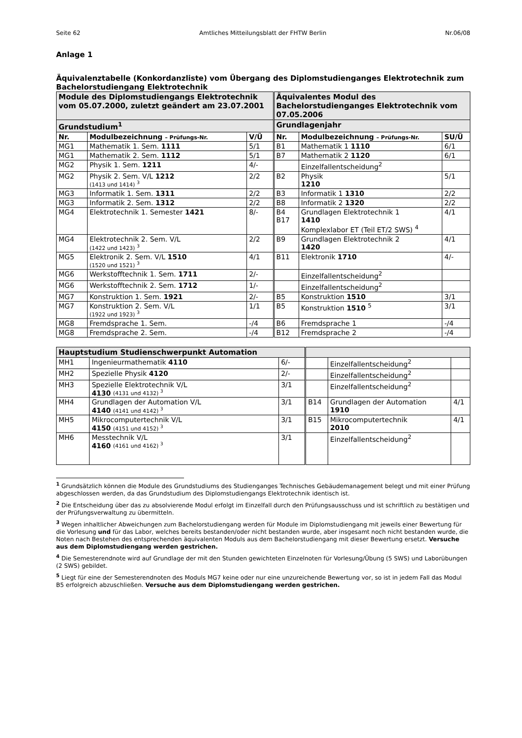Seite 62 Amtliches Mitteilungsblatt der FHTW Berlin Nr.06/08
Anlage 1
Äquivalenztabelle (Konkordanzliste) vom Übergang des Diplomstudienganges Elektrotechnik zum Bachelorstudiengang Elektrotechnik
| Module des Diplomstudiengangs Elektrotechnik vom 05.07.2000, zuletzt geändert am 23.07.2001 | | | Äquivalentes Modul des Bachelorstudienganges Elektrotechnik vom 07.05.2006 | | |
| Grundstudium<sup>1</sup> | | | Grundlagenjahr | | |
| Nr. | Modulbezeichnung – Prüfungs-Nr. | V/Ü | Nr. | Modulbezeichnung – Prüfungs-Nr. | SU/Ü |
| MG1 | Mathematik 1. Sem. 1111 | 5/1 | B1 | Mathematik 1 1110 | 6/1 |
| MG1 | Mathematik 2. Sem. 1112 | 5/1 | B7 | Mathematik 2 1120 | 6/1 |
| MG2 | Physik 1. Sem. 1211 | 4/- | | Einzelfallentscheidung<sup>2</sup> | |
| MG2 | Physik 2. Sem. V/L 1212 (1413 und 1414) <sup>3</sup> | 2/2 | B2 | Physik 1210 | 5/1 |
| MG3 | Informatik 1. Sem. 1311 | 2/2 | B3 | Informatik 1 1310 | 2/2 |
| MG3 | Informatik 2. Sem. 1312 | 2/2 | B8 | Informatik 2 1320 | 2/2 |
| MG4 | Elektrotechnik 1. Semester 1421 | 8/- | B4 B17 | Grundlagen Elektrotechnik 1 1410 Komplexlabor ET (Teil ET/2 SWS) <sup>4</sup> | 4/1 |
| MG4 | Elektrotechnik 2. Sem. V/L (1422 und 1423) <sup>3</sup> | 2/2 | B9 | Grundlagen Elektrotechnik 2 1420 | 4/1 |
| MG5 | Elektronik 2. Sem. V/L 1510 (1520 und 1521) <sup>3</sup> | 4/1 | B11 | Elektronik 1710 | 4/- |
| MG6 | Werkstofftechnik 1. Sem. 1711 | 2/- | | Einzelfallentscheidung<sup>2</sup> | |
| MG6 | Werkstofftechnik 2. Sem. 1712 | 1/- | | Einzelfallentscheidung<sup>2</sup> | |
| MG7 | Konstruktion 1. Sem. 1921 | 2/- | B5 | Konstruktion 1510 | 3/1 |
| MG7 | Konstruktion 2. Sem. V/L (1922 und 1923) <sup>3</sup> | 1/1 | B5 | Konstruktion 1510 <sup>5</sup> | 3/1 |
| MG8 | Fremdsprache 1. Sem. | -/4 | B6 | Fremdsprache 1 | -/4 |
| MG8 | Fremdsprache 2. Sem. | -/4 | B12 | Fremdsprache 2 | -/4 |
| Hauptstudium Studienschwerpunkt Automation | | | | | |
| MH1 | Ingenieurmathematik 4110 | 6/- | | Einzelfallentscheidung<sup>2</sup> | |
| MH2 | Spezielle Physik 4120 | 2/- | | Einzelfallentscheidung<sup>2</sup> | |
| MH3 | Spezielle Elektrotechnik V/L 4130 (4131 und 4132) <sup>3</sup> | 3/1 | | Einzelfallentscheidung<sup>2</sup> | |
| MH4 | Grundlagen der Automation V/L 4140 (4141 und 4142) <sup>3</sup> | 3/1 | B14 | Grundlagen der Automation 1910 | 4/1 |
| MH5 | Mikrocomputertechnik V/L 4150 (4151 und 4152) <sup>3</sup> | 3/1 | B15 | Mikrocomputertechnik 2010 | 4/1 |
| MH6 | Messtechnik V/L 4160 (4161 und 4162) <sup>3</sup> | 3/1 | | Einzelfallentscheidung<sup>2</sup> | |
<sup>1</sup> Grundsätzlich können die Module des Grundstudiums des Studienganges Technisches Gebäudemanagement belegt und mit einer Prüfung abgeschlossen werden, da das Grundstudium des Diplomstudiengangs Elektrotechnik identisch ist.
<sup>2</sup> Die Entscheidung über das zu absolvierende Modul erfolgt im Einzelfall durch den Prüfungsausschuss und ist schriftlich zu bestätigen und der Prüfungsverwaltung zu übermitteln.
<sup>3</sup> Wegen inhaltlicher Abweichungen zum Bachelorstudiengang werden für Module im Diplomstudiengang mit jeweils einer Bewertung für die Vorlesung und für das Labor, welches bereits bestanden/oder nicht bestanden wurde, aber insgesamt noch nicht bestanden wurde, die Noten nach Bestehen des entsprechenden äquivalenten Moduls aus dem Bachelorstudiengang mit dieser Bewertung ersetzt. Versuche aus dem Diplomstudiengang werden gestrichen.
<sup>4</sup> Die Semesterendnote wird auf Grundlage der mit den Stunden gewichteten Einzelnoten für Vorlesung/Übung (5 SWS) und Laborübungen (2 SWS) gebildet.
<sup>5</sup> Liegt für eine der Semesterendnoten des Moduls MG7 keine oder nur eine unzureichende Bewertung vor, so ist in jedem Fall das Modul B5 erfolgreich abzuschließen. Versuche aus dem Diplomstudiengang werden gestrichen.